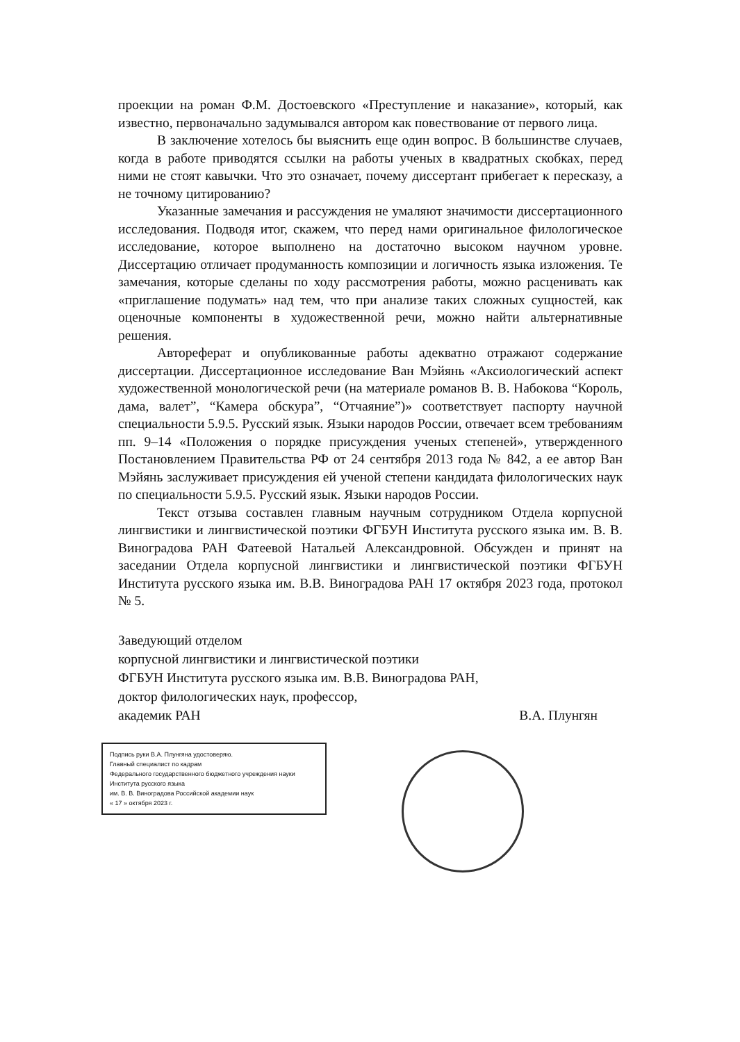проекции на роман Ф.М. Достоевского «Преступление и наказание», который, как известно, первоначально задумывался автором как повествование от первого лица.
В заключение хотелось бы выяснить еще один вопрос. В большинстве случаев, когда в работе приводятся ссылки на работы ученых в квадратных скобках, перед ними не стоят кавычки. Что это означает, почему диссертант прибегает к пересказу, а не точному цитированию?
Указанные замечания и рассуждения не умаляют значимости диссертационного исследования. Подводя итог, скажем, что перед нами оригинальное филологическое исследование, которое выполнено на достаточно высоком научном уровне. Диссертацию отличает продуманность композиции и логичность языка изложения. Те замечания, которые сделаны по ходу рассмотрения работы, можно расценивать как «приглашение подумать» над тем, что при анализе таких сложных сущностей, как оценочные компоненты в художественной речи, можно найти альтернативные решения.
Автореферат и опубликованные работы адекватно отражают содержание диссертации. Диссертационное исследование Ван Мэйянь «Аксиологический аспект художественной монологической речи (на материале романов В. В. Набокова “Король, дама, валет”, “Камера обскура”, “Отчаяние”)» соответствует паспорту научной специальности 5.9.5. Русский язык. Языки народов России, отвечает всем требованиям пп. 9–14 «Положения о порядке присуждения ученых степеней», утвержденного Постановлением Правительства РФ от 24 сентября 2013 года № 842, а ее автор Ван Мэйянь заслуживает присуждения ей ученой степени кандидата филологических наук по специальности 5.9.5. Русский язык. Языки народов России.
Текст отзыва составлен главным научным сотрудником Отдела корпусной лингвистики и лингвистической поэтики ФГБУН Института русского языка им. В. В. Виноградова РАН Фатеевой Натальей Александровной. Обсужден и принят на заседании Отдела корпусной лингвистики и лингвистической поэтики ФГБУН Института русского языка им. В.В. Виноградова РАН 17 октября 2023 года, протокол № 5.
Заведующий отделом
корпусной лингвистики и лингвистической поэтики
ФГБУН Института русского языка им. В.В. Виноградова РАН,
доктор филологических наук, профессор,
академик РАН В.А. Плунгян
Подпись руки В.А. Плунгяна удостоверяю.
Главный специалист по кадрам
Федерального государственного бюджетного учреждения науки
Института русского языка
им. В. В. Виноградова Российской академии наук
« 17 » октября 2023 г.